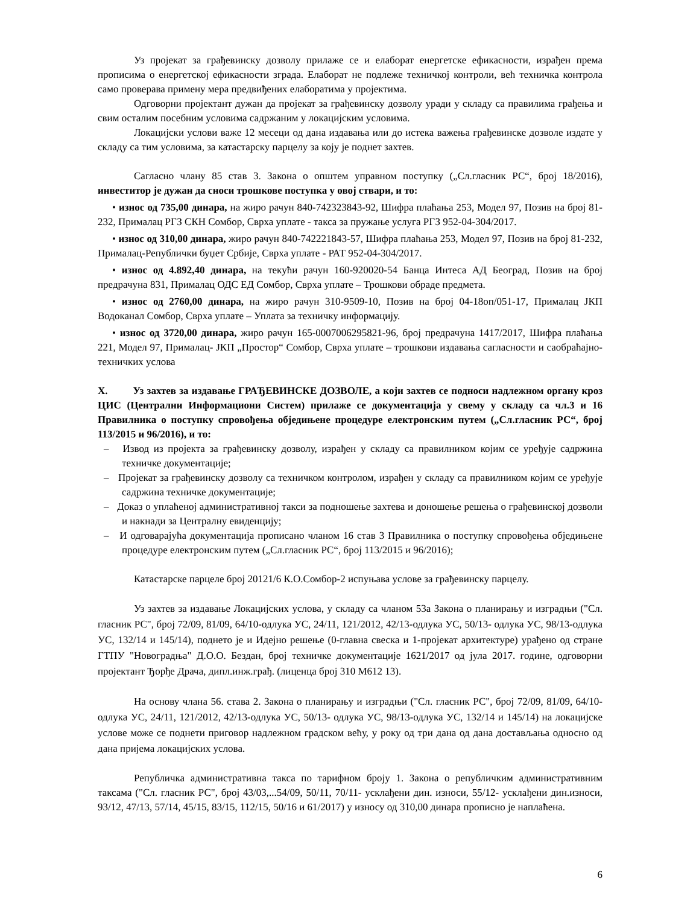Уз пројекат за грађевинску дозволу прилаже се и елаборат енергетске ефикасности, израђен према прописима о енергетској ефикасности зграда. Елаборат не подлеже техничкој контроли, већ техничка контрола само проверава примену мера предвиђених елаборатима у пројектима.
Одговорни пројектант дужан да пројекат за грађевинску дозволу уради у складу са правилима грађења и свим осталим посебним условима садржаним у локацијским условима.
Локацијски услови важе 12 месеци од дана издавања или до истека важења грађевинске дозволе издате у складу са тим условима, за катастарску парцелу за коју је поднет захтев.
Сагласно члану 85 став 3. Закона о општем управном поступку („Сл.гласник РС“, број 18/2016), инвеститор је дужан да сноси трошкове поступка у овој ствари, и то:
• износ од 735,00 динара, на жиро рачун 840-742323843-92, Шифра плаћања 253, Модел 97, Позив на број 81-232, Прималац РГЗ СКН Сомбор, Сврха уплате - такса за пружање услуга РГЗ 952-04-304/2017.
• износ од 310,00 динара, жиро рачун 840-742221843-57, Шифра плаћања 253, Модел 97, Позив на број 81-232, Прималац-Републички буџет Србије, Сврха уплате - РАТ 952-04-304/2017.
• износ од 4.892,40 динара, на текући рачун 160-920020-54 Банца Интеса АД Београд, Позив на број предрачуна 831, Прималац ОДС ЕД Сомбор, Сврха уплате – Трошкови обраде предмета.
• износ од 2760,00 динара, на жиро рачун 310-9509-10, Позив на број 04-18оп/051-17, Прималац ЈКП Водоканал Сомбор, Сврха уплате – Уплата за техничку информацију.
• износ од 3720,00 динара, жиро рачун 165-0007006295821-96, број предрачуна 1417/2017, Шифра плаћања 221, Модел 97, Прималац- ЈКП „Простор“ Сомбор, Сврха уплате – трошкови издавања сагласности и саобраћајно-техничких услова
X. Уз захтев за издавање ГРАЂЕВИНСКЕ ДОЗВОЛЕ, а који захтев се подноси надлежном органу кроз ЦИС (Централни Информациони Систем) прилаже се документација у свему у складу са чл.3 и 16 Правилника о поступку спровођења обједињене процедуре електронским путем („Сл.гласник РС“, број 113/2015 и 96/2016), и то:
– Извод из пројекта за грађевинску дозволу, израђен у складу са правилником којим се уређује садржина техничке документације;
– Пројекат за грађевинску дозволу са техничком контролом, израђен у складу са правилником којим се уређује садржина техничке документације;
– Доказ о уплаћеној административној такси за подношење захтева и доношење решења о грађевинској дозволи и накнади за Централну евиденцију;
– И одговарајућа документација прописано чланом 16 став 3 Правилника о поступку спровођења обједињене процедуре електронским путем („Сл.гласник РС“, број 113/2015 и 96/2016);
Катастарске парцеле број 20121/6 К.О.Сомбор-2 испуњава услове за грађевинску парцелу.
Уз захтев за издавање Локацијских услова, у складу са чланом 53а Закона о планирању и изградњи ("Сл. гласник РС", број 72/09, 81/09, 64/10-одлука УС, 24/11, 121/2012, 42/13-одлука УС, 50/13- одлука УС, 98/13-одлука УС, 132/14 и 145/14), поднето је и Идејно решење (0-главна свеска и 1-пројекат архитектуре) урађено од стране ГТПУ "Новоградња" Д.О.О. Бездан, број техничке документације 1621/2017 од јула 2017. године, одговорни пројектант Ђорђе Драча, дипл.инж.грађ. (лиценца број 310 М612 13).
На основу члана 56. става 2. Закона о планирању и изградњи ("Сл. гласник РС", број 72/09, 81/09, 64/10-одлука УС, 24/11, 121/2012, 42/13-одлука УС, 50/13- одлука УС, 98/13-одлука УС, 132/14 и 145/14) на локацијске услове може се поднети приговор надлежном градском већу, у року од три дана од дана достављања односно од дана пријема локацијских услова.
Републичка административна такса по тарифном броју 1. Закона о републичким административним таксама ("Сл. гласник РС", број 43/03,...54/09, 50/11, 70/11- усклађени дин. износи, 55/12- усклађени дин.износи, 93/12, 47/13, 57/14, 45/15, 83/15, 112/15, 50/16 и 61/2017) у износу од 310,00 динара прописно је наплаћена.
6